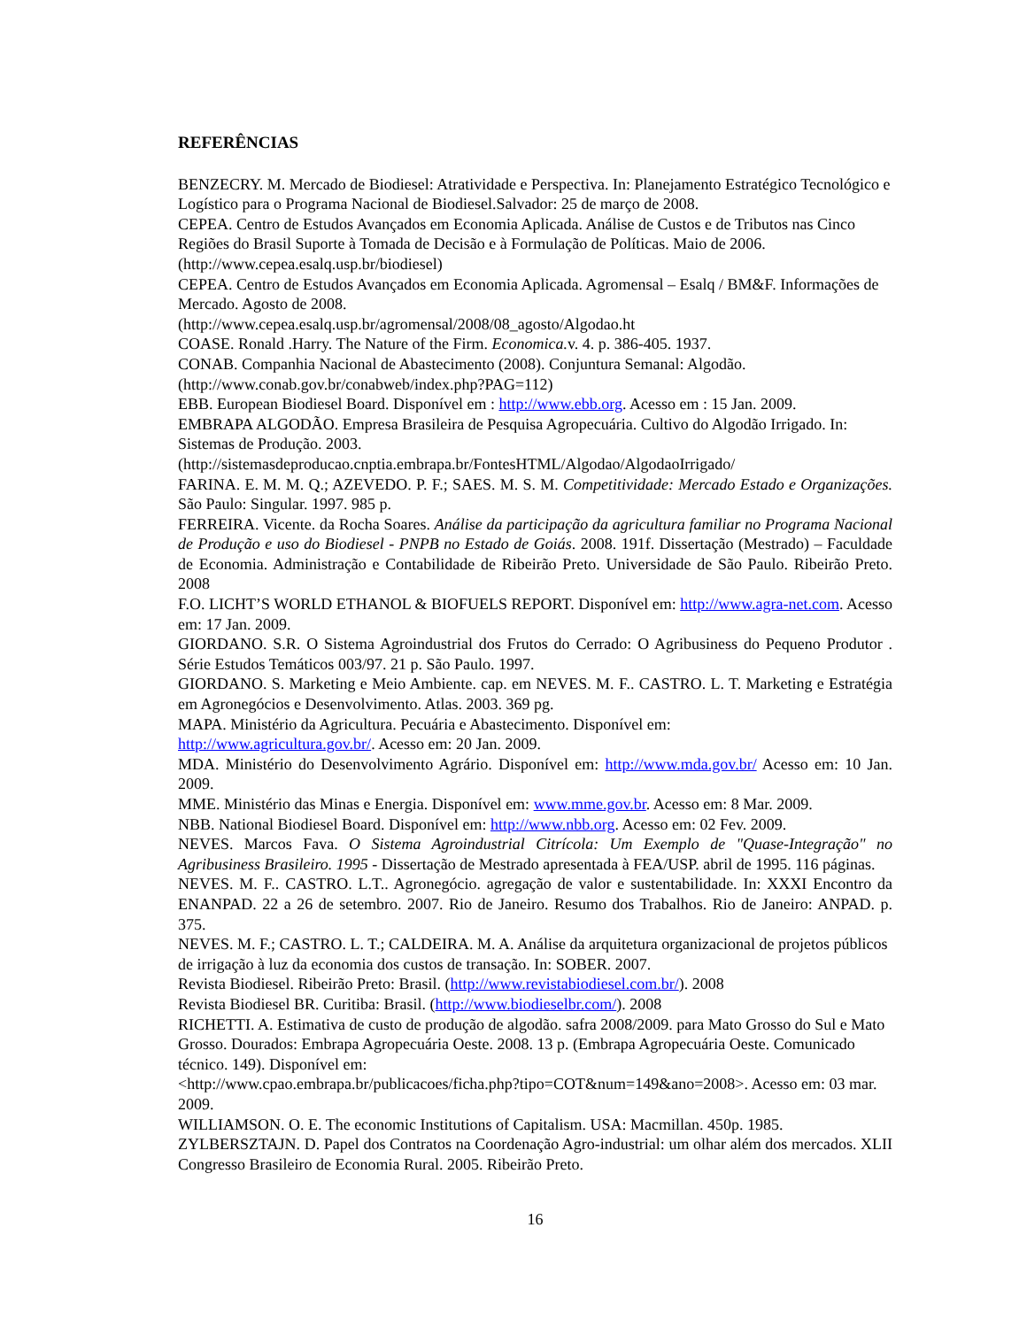REFERÊNCIAS
BENZECRY. M. Mercado de Biodiesel: Atratividade e Perspectiva. In: Planejamento Estratégico Tecnológico e Logístico para o Programa Nacional de Biodiesel.Salvador: 25 de março de 2008.
CEPEA. Centro de Estudos Avançados em Economia Aplicada. Análise de Custos e de Tributos nas Cinco Regiões do Brasil Suporte à Tomada de Decisão e à Formulação de Políticas. Maio de 2006. (http://www.cepea.esalq.usp.br/biodiesel)
CEPEA. Centro de Estudos Avançados em Economia Aplicada. Agromensal – Esalq / BM&F. Informações de Mercado. Agosto de 2008.
(http://www.cepea.esalq.usp.br/agromensal/2008/08_agosto/Algodao.ht
COASE. Ronald .Harry. The Nature of the Firm. Economica. v. 4. p. 386-405. 1937.
CONAB. Companhia Nacional de Abastecimento (2008). Conjuntura Semanal: Algodão.
(http://www.conab.gov.br/conabweb/index.php?PAG=112)
EBB. European Biodiesel Board. Disponível em : http://www.ebb.org. Acesso em : 15 Jan. 2009.
EMBRAPA ALGODÃO. Empresa Brasileira de Pesquisa Agropecuária. Cultivo do Algodão Irrigado. In: Sistemas de Produção. 2003.
(http://sistemasdeproducao.cnptia.embrapa.br/FontesHTML/Algodao/AlgodaoIrrigado/
FARINA. E. M. M. Q.; AZEVEDO. P. F.; SAES. M. S. M. Competitividade: Mercado Estado e Organizações. São Paulo: Singular. 1997. 985 p.
FERREIRA. Vicente. da Rocha Soares. Análise da participação da agricultura familiar no Programa Nacional de Produção e uso do Biodiesel - PNPB no Estado de Goiás. 2008. 191f. Dissertação (Mestrado) – Faculdade de Economia. Administração e Contabilidade de Ribeirão Preto. Universidade de São Paulo. Ribeirão Preto. 2008
F.O. LICHT’S WORLD ETHANOL & BIOFUELS REPORT. Disponível em: http://www.agra-net.com. Acesso em: 17 Jan. 2009.
GIORDANO. S.R. O Sistema Agroindustrial dos Frutos do Cerrado: O Agribusiness do Pequeno Produtor . Série Estudos Temáticos 003/97. 21 p. São Paulo. 1997.
GIORDANO. S. Marketing e Meio Ambiente. cap. em NEVES. M. F.. CASTRO. L. T. Marketing e Estratégia em Agronegócios e Desenvolvimento. Atlas. 2003. 369 pg.
MAPA. Ministério da Agricultura. Pecuária e Abastecimento. Disponível em:
http://www.agricultura.gov.br/. Acesso em: 20 Jan. 2009.
MDA. Ministério do Desenvolvimento Agrário. Disponível em: http://www.mda.gov.br/ Acesso em: 10 Jan. 2009.
MME. Ministério das Minas e Energia. Disponível em: www.mme.gov.br. Acesso em: 8 Mar. 2009.
NBB. National Biodiesel Board. Disponível em: http://www.nbb.org. Acesso em: 02 Fev. 2009.
NEVES. Marcos Fava. O Sistema Agroindustrial Citrícola: Um Exemplo de "Quase-Integração" no Agribusiness Brasileiro. 1995 - Dissertação de Mestrado apresentada à FEA/USP. abril de 1995. 116 páginas.
NEVES. M. F.. CASTRO. L.T.. Agronegócio. agregação de valor e sustentabilidade. In: XXXI Encontro da ENANPAD. 22 a 26 de setembro. 2007. Rio de Janeiro. Resumo dos Trabalhos. Rio de Janeiro: ANPAD. p. 375.
NEVES. M. F.; CASTRO. L. T.; CALDEIRA. M. A. Análise da arquitetura organizacional de projetos públicos de irrigação à luz da economia dos custos de transação. In: SOBER. 2007.
Revista Biodiesel. Ribeirão Preto: Brasil. (http://www.revistabiodiesel.com.br/). 2008
Revista Biodiesel BR. Curitiba: Brasil. (http://www.biodieselbr.com/). 2008
RICHETTI. A. Estimativa de custo de produção de algodão. safra 2008/2009. para Mato Grosso do Sul e Mato Grosso. Dourados: Embrapa Agropecuária Oeste. 2008. 13 p. (Embrapa Agropecuária Oeste. Comunicado técnico. 149). Disponível em:
<http://www.cpao.embrapa.br/publicacoes/ficha.php?tipo=COT&num=149&ano=2008>. Acesso em: 03 mar. 2009.
WILLIAMSON. O. E. The economic Institutions of Capitalism. USA: Macmillan. 450p. 1985.
ZYLBERSZTAJN. D. Papel dos Contratos na Coordenação Agro-industrial: um olhar além dos mercados. XLII Congresso Brasileiro de Economia Rural. 2005. Ribeirão Preto.
16